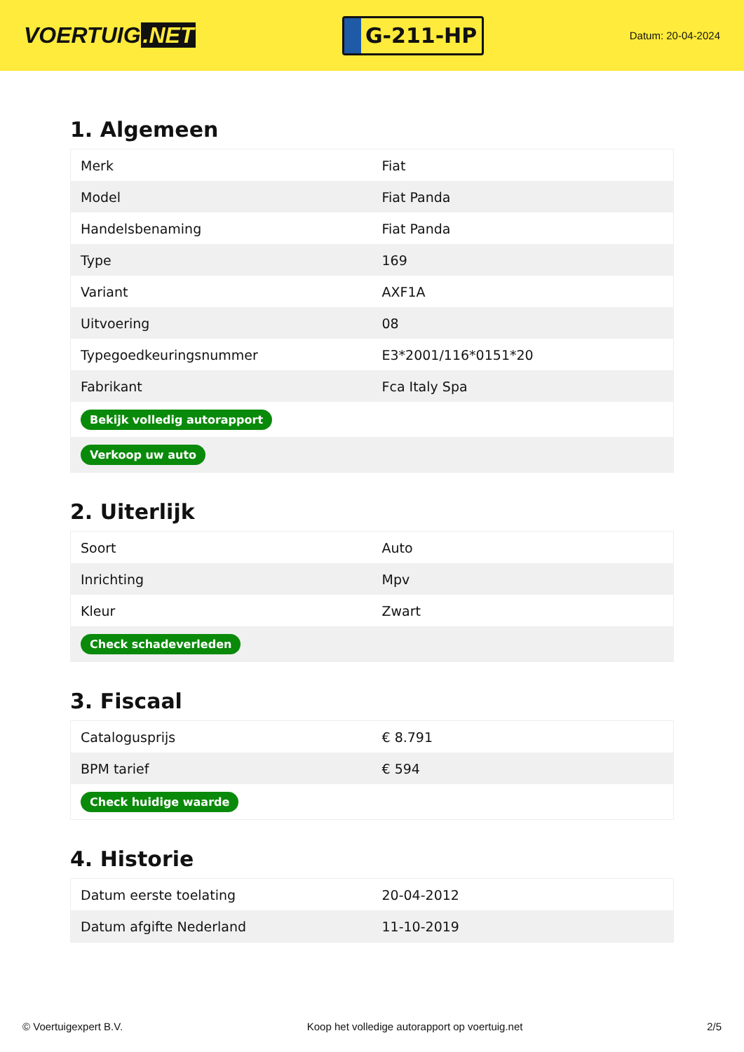VOERTUIG.NET
G-211-HP
Datum: 20-04-2024
1. Algemeen
| Merk | Fiat |
| Model | Fiat Panda |
| Handelsbenaming | Fiat Panda |
| Type | 169 |
| Variant | AXF1A |
| Uitvoering | 08 |
| Typegoedkeuringsnummer | E3*2001/116*0151*20 |
| Fabrikant | Fca Italy Spa |
| Bekijk volledig autorapport | |
| Verkoop uw auto | |
2. Uiterlijk
| Soort | Auto |
| Inrichting | Mpv |
| Kleur | Zwart |
| Check schadeverleden | |
3. Fiscaal
| Catalogusprijs | € 8.791 |
| BPM tarief | € 594 |
| Check huidige waarde | |
4. Historie
| Datum eerste toelating | 20-04-2012 |
| Datum afgifte Nederland | 11-10-2019 |
© Voertuigexpert B.V. Koop het volledige autorapport op voertuig.net 2/5